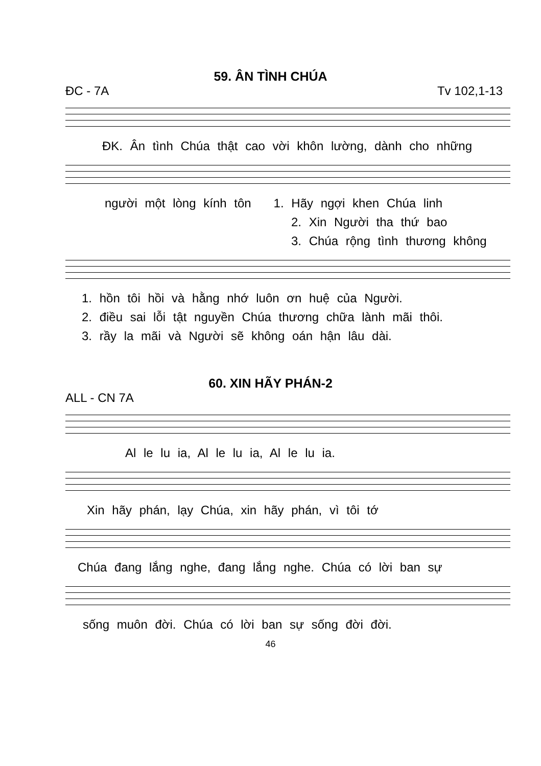59. ÂN TÌNH CHÚA
ĐC - 7A Tv 102,1-13
ĐK. Ân tình Chúa thật cao vời khôn lường, dành cho những
người một lòng kính tôn 1. Hãy ngợi khen Chúa linh
2. Xin Người tha thứ bao
3. Chúa rộng tình thương không
1. hồn tôi hồi và hằng nhớ luôn ơn huệ của Người.
2. điều sai lỗi tật nguyền Chúa thương chữa lành mãi thôi.
3. rầy la mãi và Người sẽ không oán hận lâu dài.
60. XIN HÃY PHÁN-2
ALL - CN 7A
Al le lu ia, Al le lu ia, Al le lu ia.
Xin hãy phán, lạy Chúa, xin hãy phán, vì tôi tớ
Chúa đang lắng nghe, đang lắng nghe. Chúa có lời ban sự
sống muôn đời. Chúa có lời ban sự sống đời đời.
46